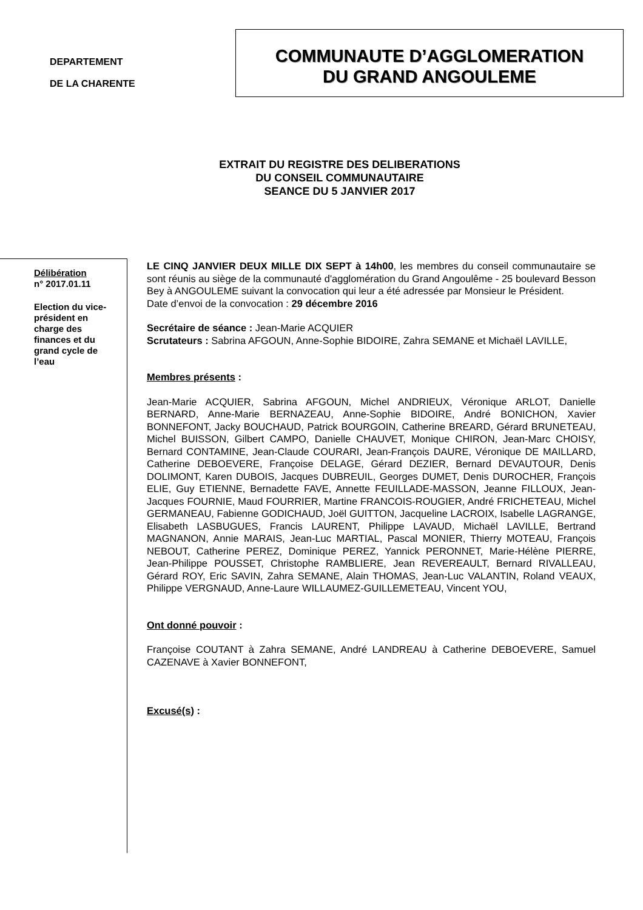DEPARTEMENT
DE LA CHARENTE
COMMUNAUTE D’AGGLOMERATION
DU GRAND ANGOULEME
EXTRAIT DU REGISTRE DES DELIBERATIONS
DU CONSEIL COMMUNAUTAIRE
SEANCE DU 5 JANVIER 2017
Délibération
n° 2017.01.11
Election du vice-
président en
charge des
finances et du
grand cycle de
l’eau
LE CINQ JANVIER DEUX MILLE DIX SEPT à 14h00, les membres du conseil communautaire se sont réunis au siège de la communauté d'agglomération du Grand Angoulême - 25 boulevard Besson Bey à ANGOULEME suivant la convocation qui leur a été adressée par Monsieur le Président.
Date d’envoi de la convocation : 29 décembre 2016
Secrétaire de séance : Jean-Marie ACQUIER
Scrutateurs : Sabrina AFGOUN, Anne-Sophie BIDOIRE, Zahra SEMANE et Michaël LAVILLE,
Membres présents :
Jean-Marie ACQUIER, Sabrina AFGOUN, Michel ANDRIEUX, Véronique ARLOT, Danielle BERNARD, Anne-Marie BERNAZEAU, Anne-Sophie BIDOIRE, André BONICHON, Xavier BONNEFONT, Jacky BOUCHAUD, Patrick BOURGOIN, Catherine BREARD, Gérard BRUNETEAU, Michel BUISSON, Gilbert CAMPO, Danielle CHAUVET, Monique CHIRON, Jean-Marc CHOISY, Bernard CONTAMINE, Jean-Claude COURARI, Jean-François DAURE, Véronique DE MAILLARD, Catherine DEBOEVERE, Françoise DELAGE, Gérard DEZIER, Bernard DEVAUTOUR, Denis DOLIMONT, Karen DUBOIS, Jacques DUBREUIL, Georges DUMET, Denis DUROCHER, François ELIE, Guy ETIENNE, Bernadette FAVE, Annette FEUILLADE-MASSON, Jeanne FILLOUX, Jean-Jacques FOURNIE, Maud FOURRIER, Martine FRANCOIS-ROUGIER, André FRICHETEAU, Michel GERMANEAU, Fabienne GODICHAUD, Joël GUITTON, Jacqueline LACROIX, Isabelle LAGRANGE, Elisabeth LASBUGUES, Francis LAURENT, Philippe LAVAUD, Michaël LAVILLE, Bertrand MAGNANON, Annie MARAIS, Jean-Luc MARTIAL, Pascal MONIER, Thierry MOTEAU, François NEBOUT, Catherine PEREZ, Dominique PEREZ, Yannick PERONNET, Marie-Hélène PIERRE, Jean-Philippe POUSSET, Christophe RAMBLIERE, Jean REVEREAULT, Bernard RIVALLEAU, Gérard ROY, Eric SAVIN, Zahra SEMANE, Alain THOMAS, Jean-Luc VALANTIN, Roland VEAUX, Philippe VERGNAUD, Anne-Laure WILLAUMEZ-GUILLEMETEAU, Vincent YOU,
Ont donné pouvoir :
Françoise COUTANT à Zahra SEMANE, André LANDREAU à Catherine DEBOEVERE, Samuel CAZENAVE à Xavier BONNEFONT,
Excusé(s) :